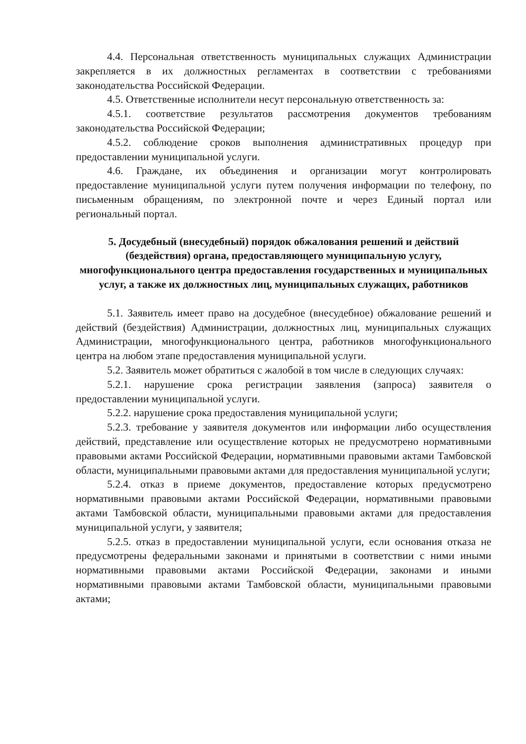4.4. Персональная ответственность муниципальных служащих Администрации закрепляется в их должностных регламентах в соответствии с требованиями законодательства Российской Федерации.
4.5. Ответственные исполнители несут персональную ответственность за:
4.5.1. соответствие результатов рассмотрения документов требованиям законодательства Российской Федерации;
4.5.2. соблюдение сроков выполнения административных процедур при предоставлении муниципальной услуги.
4.6. Граждане, их объединения и организации могут контролировать предоставление муниципальной услуги путем получения информации по телефону, по письменным обращениям, по электронной почте и через Единый портал или региональный портал.
5. Досудебный (внесудебный) порядок обжалования решений и действий (бездействия) органа, предоставляющего муниципальную услугу, многофункционального центра предоставления государственных и муниципальных услуг, а также их должностных лиц, муниципальных служащих, работников
5.1. Заявитель имеет право на досудебное (внесудебное) обжалование решений и действий (бездействия) Администрации, должностных лиц, муниципальных служащих Администрации, многофункционального центра, работников многофункционального центра на любом этапе предоставления муниципальной услуги.
5.2. Заявитель может обратиться с жалобой в том числе в следующих случаях:
5.2.1. нарушение срока регистрации заявления (запроса) заявителя о предоставлении муниципальной услуги.
5.2.2. нарушение срока предоставления муниципальной услуги;
5.2.3. требование у заявителя документов или информации либо осуществления действий, представление или осуществление которых не предусмотрено нормативными правовыми актами Российской Федерации, нормативными правовыми актами Тамбовской области, муниципальными правовыми актами для предоставления муниципальной услуги;
5.2.4. отказ в приеме документов, предоставление которых предусмотрено нормативными правовыми актами Российской Федерации, нормативными правовыми актами Тамбовской области, муниципальными правовыми актами для предоставления муниципальной услуги, у заявителя;
5.2.5. отказ в предоставлении муниципальной услуги, если основания отказа не предусмотрены федеральными законами и принятыми в соответствии с ними иными нормативными правовыми актами Российской Федерации, законами и иными нормативными правовыми актами Тамбовской области, муниципальными правовыми актами;